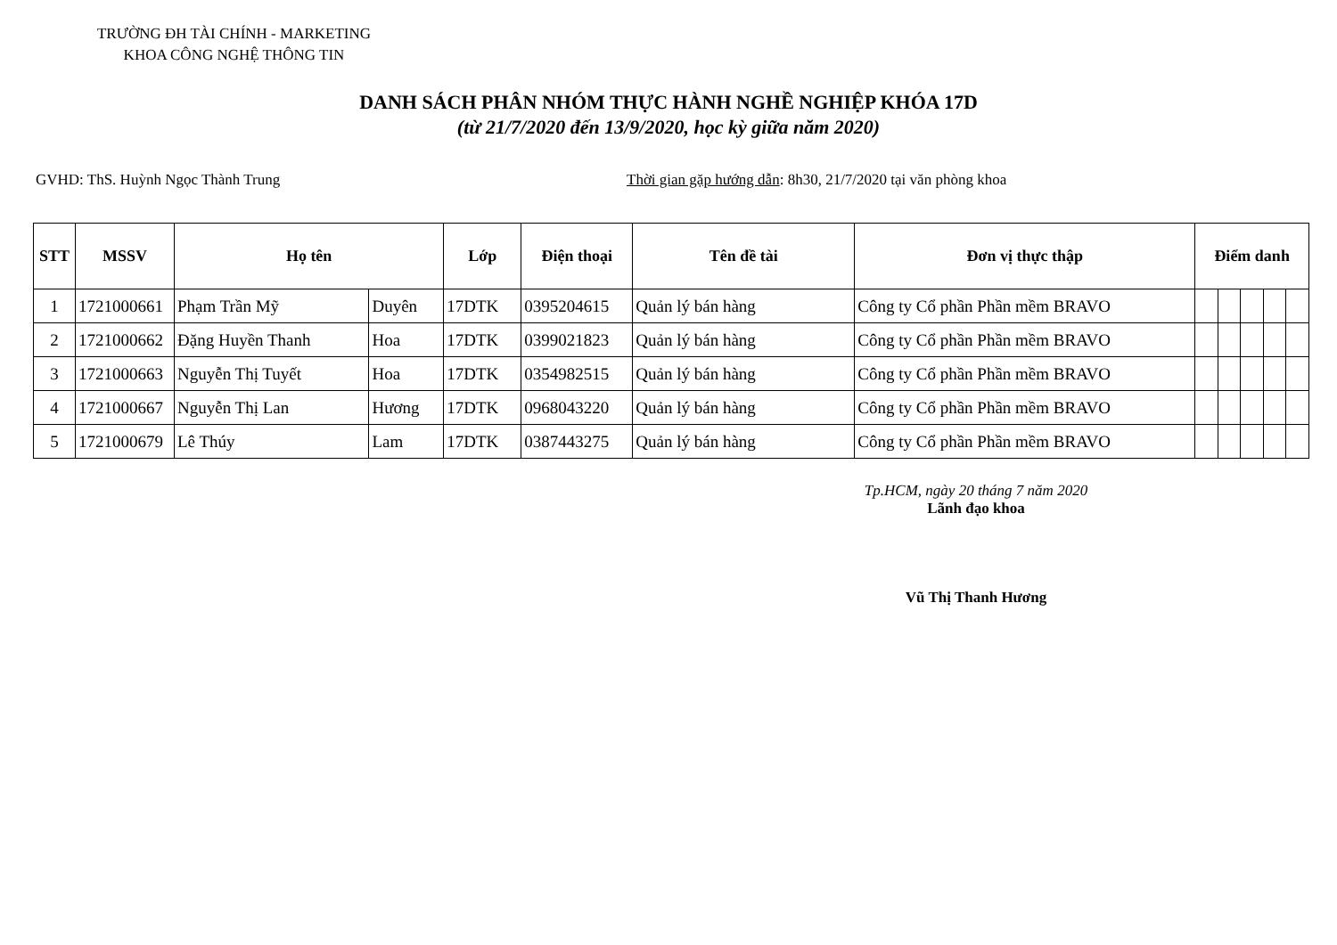TRƯỜNG ĐH TÀI CHÍNH - MARKETING
KHOA CÔNG NGHỆ THÔNG TIN
DANH SÁCH PHÂN NHÓM THỰC HÀNH NGHỀ NGHIỆP KHÓA 17D
(từ 21/7/2020 đến 13/9/2020, học kỳ giữa năm 2020)
GVHD: ThS. Huỳnh Ngọc Thành Trung Thời gian gặp hướng dẫn: 8h30, 21/7/2020 tại văn phòng khoa
| STT | MSSV | Họ tên | | Lớp | Điện thoại | Tên đề tài | Đơn vị thực thập | Điểm danh | | | | |
| --- | --- | --- | --- | --- | --- | --- | --- | --- | --- | --- | --- | --- |
| 1 | 1721000661 | Phạm Trần Mỹ | Duyên | 17DTK | 0395204615 | Quản lý bán hàng | Công ty Cổ phần Phần mềm BRAVO | | | | | |
| 2 | 1721000662 | Đặng Huyền Thanh | Hoa | 17DTK | 0399021823 | Quản lý bán hàng | Công ty Cổ phần Phần mềm BRAVO | | | | | |
| 3 | 1721000663 | Nguyễn Thị Tuyết | Hoa | 17DTK | 0354982515 | Quản lý bán hàng | Công ty Cổ phần Phần mềm BRAVO | | | | | |
| 4 | 1721000667 | Nguyễn Thị Lan | Hương | 17DTK | 0968043220 | Quản lý bán hàng | Công ty Cổ phần Phần mềm BRAVO | | | | | |
| 5 | 1721000679 | Lê Thúy | Lam | 17DTK | 0387443275 | Quản lý bán hàng | Công ty Cổ phần Phần mềm BRAVO | | | | | |
Tp.HCM, ngày 20 tháng 7 năm 2020
Lãnh đạo khoa
Vũ Thị Thanh Hương